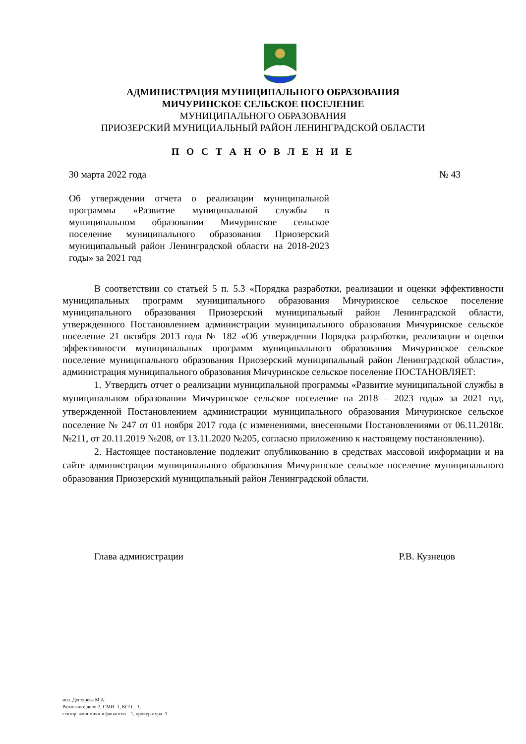АДМИНИСТРАЦИЯ МУНИЦИПАЛЬНОГО ОБРАЗОВАНИЯ
МИЧУРИНСКОЕ СЕЛЬСКОЕ ПОСЕЛЕНИЕ
МУНИЦИПАЛЬНОГО ОБРАЗОВАНИЯ
ПРИОЗЕРСКИЙ МУНИЦИАЛЬНЫЙ РАЙОН ЛЕНИНГРАДСКОЙ ОБЛАСТИ
П О С Т А Н О В Л Е Н И Е
30 марта 2022 года № 43
Об утверждении отчета о реализации муниципальной программы «Развитие муниципальной службы в муниципальном образовании Мичуринское сельское поселение муниципального образования Приозерский муниципальный район Ленинградской области на 2018-2023 годы» за 2021 год
В соответствии со статьей 5 п. 5.3 «Порядка разработки, реализации и оценки эффективности муниципальных программ муниципального образования Мичуринское сельское поселение муниципального образования Приозерский муниципальный район Ленинградской области, утвержденного Постановлением администрации муниципального образования Мичуринское сельское поселение 21 октября 2013 года № 182 «Об утверждении Порядка разработки, реализации и оценки эффективности муниципальных программ муниципального образования Мичуринское сельское поселение муниципального образования Приозерский муниципальный район Ленинградской области», администрация муниципального образования Мичуринское сельское поселение ПОСТАНОВЛЯЕТ:
1. Утвердить отчет о реализации муниципальной программы «Развитие муниципальной службы в муниципальном образовании Мичуринское сельское поселение на 2018 – 2023 годы» за 2021 год, утвержденной Постановлением администрации муниципального образования Мичуринское сельское поселение № 247 от 01 ноября 2017 года (с изменениями, внесенными Постановлениями от 06.11.2018г. №211, от 20.11.2019 №208, от 13.11.2020 №205, согласно приложению к настоящему постановлению).
2. Настоящее постановление подлежит опубликованию в средствах массовой информации и на сайте администрации муниципального образования Мичуринское сельское поселение муниципального образования Приозерский муниципальный район Ленинградской области.
Глава администрации Р.В. Кузнецов
исп. Дегтярева М.А.
Разослано: дело-2, СМИ -1, КСО – 1,
сектор экономики и финансов – 1, прокуратура -1